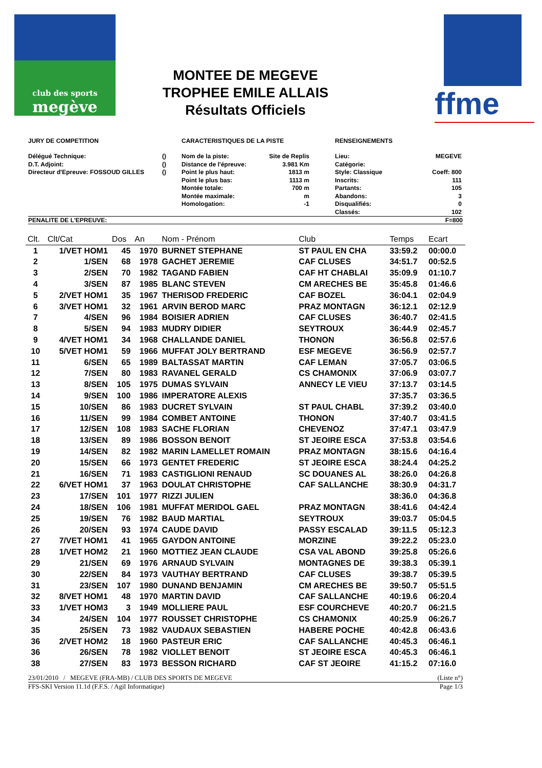club des sports
megève
ffme
MONTEE DE MEGEVE
TROPHEE EMILE ALLAIS
Résultats Officiels
JURY DE COMPETITION CARACTERISTIQUES DE LA PISTE RENSEIGNEMENTS
Délégué Technique: ()
D.T. Adjoint: ()
Directeur d'Epreuve: FOSSOUD GILLES ()
Nom de la piste: Site de Replis
Distance de l'épreuve: 3.981 Km
Point le plus haut: 1813 m
Point le plus bas: 1113 m
Montée totale: 700 m
Montée maximale: m
Homologation: -1
Lieu: MEGEVE
Catégorie:
Style: Classique Coeff: 800
Inscrits: 111
Partants: 105
Abandons: 3
Disqualifiés: 0
Classés: 102
PENALITE DE L'EPREUVE: F=800
| Clt. | Clt/Cat | Dos | An | Nom - Prénom | Club | Temps | Ecart |
| --- | --- | --- | --- | --- | --- | --- | --- |
| 1 | 1/VET HOM1 | 45 | 1970 | BURNET STEPHANE | ST PAUL EN CHA | 33:59.2 | 00:00.0 |
| 2 | 1/SEN | 68 | 1978 | GACHET JEREMIE | CAF CLUSES | 34:51.7 | 00:52.5 |
| 3 | 2/SEN | 70 | 1982 | TAGAND FABIEN | CAF HT CHABLAI | 35:09.9 | 01:10.7 |
| 4 | 3/SEN | 87 | 1985 | BLANC STEVEN | CM ARECHES BE | 35:45.8 | 01:46.6 |
| 5 | 2/VET HOM1 | 35 | 1967 | THERISOD FREDERIC | CAF BOZEL | 36:04.1 | 02:04.9 |
| 6 | 3/VET HOM1 | 32 | 1961 | ARVIN BEROD MARC | PRAZ MONTAGN | 36:12.1 | 02:12.9 |
| 7 | 4/SEN | 96 | 1984 | BOISIER ADRIEN | CAF CLUSES | 36:40.7 | 02:41.5 |
| 8 | 5/SEN | 94 | 1983 | MUDRY DIDIER | SEYTROUX | 36:44.9 | 02:45.7 |
| 9 | 4/VET HOM1 | 34 | 1968 | CHALLANDE DANIEL | THONON | 36:56.8 | 02:57.6 |
| 10 | 5/VET HOM1 | 59 | 1966 | MUFFAT JOLY BERTRAND | ESF MEGEVE | 36:56.9 | 02:57.7 |
| 11 | 6/SEN | 65 | 1989 | BALTASSAT MARTIN | CAF LEMAN | 37:05.7 | 03:06.5 |
| 12 | 7/SEN | 80 | 1983 | RAVANEL GERALD | CS CHAMONIX | 37:06.9 | 03:07.7 |
| 13 | 8/SEN | 105 | 1975 | DUMAS SYLVAIN | ANNECY LE VIEU | 37:13.7 | 03:14.5 |
| 14 | 9/SEN | 100 | 1986 | IMPERATORE ALEXIS | | 37:35.7 | 03:36.5 |
| 15 | 10/SEN | 86 | 1983 | DUCRET SYLVAIN | ST PAUL CHABL | 37:39.2 | 03:40.0 |
| 16 | 11/SEN | 99 | 1984 | COMBET ANTOINE | THONON | 37:40.7 | 03:41.5 |
| 17 | 12/SEN | 108 | 1983 | SACHE FLORIAN | CHEVENOZ | 37:47.1 | 03:47.9 |
| 18 | 13/SEN | 89 | 1986 | BOSSON BENOIT | ST JEOIRE ESCA | 37:53.8 | 03:54.6 |
| 19 | 14/SEN | 82 | 1982 | MARIN LAMELLET ROMAIN | PRAZ MONTAGN | 38:15.6 | 04:16.4 |
| 20 | 15/SEN | 66 | 1973 | GENTET FREDERIC | ST JEOIRE ESCA | 38:24.4 | 04:25.2 |
| 21 | 16/SEN | 71 | 1983 | CASTIGLIONI RENAUD | SC DOUANES AL | 38:26.0 | 04:26.8 |
| 22 | 6/VET HOM1 | 37 | 1963 | DOULAT CHRISTOPHE | CAF SALLANCHE | 38:30.9 | 04:31.7 |
| 23 | 17/SEN | 101 | 1977 | RIZZI JULIEN | | 38:36.0 | 04:36.8 |
| 24 | 18/SEN | 106 | 1981 | MUFFAT MERIDOL GAEL | PRAZ MONTAGN | 38:41.6 | 04:42.4 |
| 25 | 19/SEN | 76 | 1982 | BAUD MARTIAL | SEYTROUX | 39:03.7 | 05:04.5 |
| 26 | 20/SEN | 93 | 1974 | CAUDE DAVID | PASSY ESCALAD | 39:11.5 | 05:12.3 |
| 27 | 7/VET HOM1 | 41 | 1965 | GAYDON ANTOINE | MORZINE | 39:22.2 | 05:23.0 |
| 28 | 1/VET HOM2 | 21 | 1960 | MOTTIEZ JEAN CLAUDE | CSA VAL ABOND | 39:25.8 | 05:26.6 |
| 29 | 21/SEN | 69 | 1976 | ARNAUD SYLVAIN | MONTAGNES DE | 39:38.3 | 05:39.1 |
| 30 | 22/SEN | 84 | 1973 | VAUTHAY BERTRAND | CAF CLUSES | 39:38.7 | 05:39.5 |
| 31 | 23/SEN | 107 | 1980 | DUNAND BENJAMIN | CM ARECHES BE | 39:50.7 | 05:51.5 |
| 32 | 8/VET HOM1 | 48 | 1970 | MARTIN DAVID | CAF SALLANCHE | 40:19.6 | 06:20.4 |
| 33 | 1/VET HOM3 | 3 | 1949 | MOLLIERE PAUL | ESF COURCHEVE | 40:20.7 | 06:21.5 |
| 34 | 24/SEN | 104 | 1977 | ROUSSET CHRISTOPHE | CS CHAMONIX | 40:25.9 | 06:26.7 |
| 35 | 25/SEN | 73 | 1982 | VAUDAUX SEBASTIEN | HABERE POCHE | 40:42.8 | 06:43.6 |
| 36 | 2/VET HOM2 | 18 | 1960 | PASTEUR ERIC | CAF SALLANCHE | 40:45.3 | 06:46.1 |
| 36 | 26/SEN | 78 | 1982 | VIOLLET BENOIT | ST JEOIRE ESCA | 40:45.3 | 06:46.1 |
| 38 | 27/SEN | 83 | 1973 | BESSON RICHARD | CAF ST JEOIRE | 41:15.2 | 07:16.0 |
23/01/2010 / MEGEVE (FRA-MB) / CLUB DES SPORTS DE MEGEVE (Liste n°)
FFS-SKI Version 11.1d (F.F.S. / Agil Informatique) Page 1/3